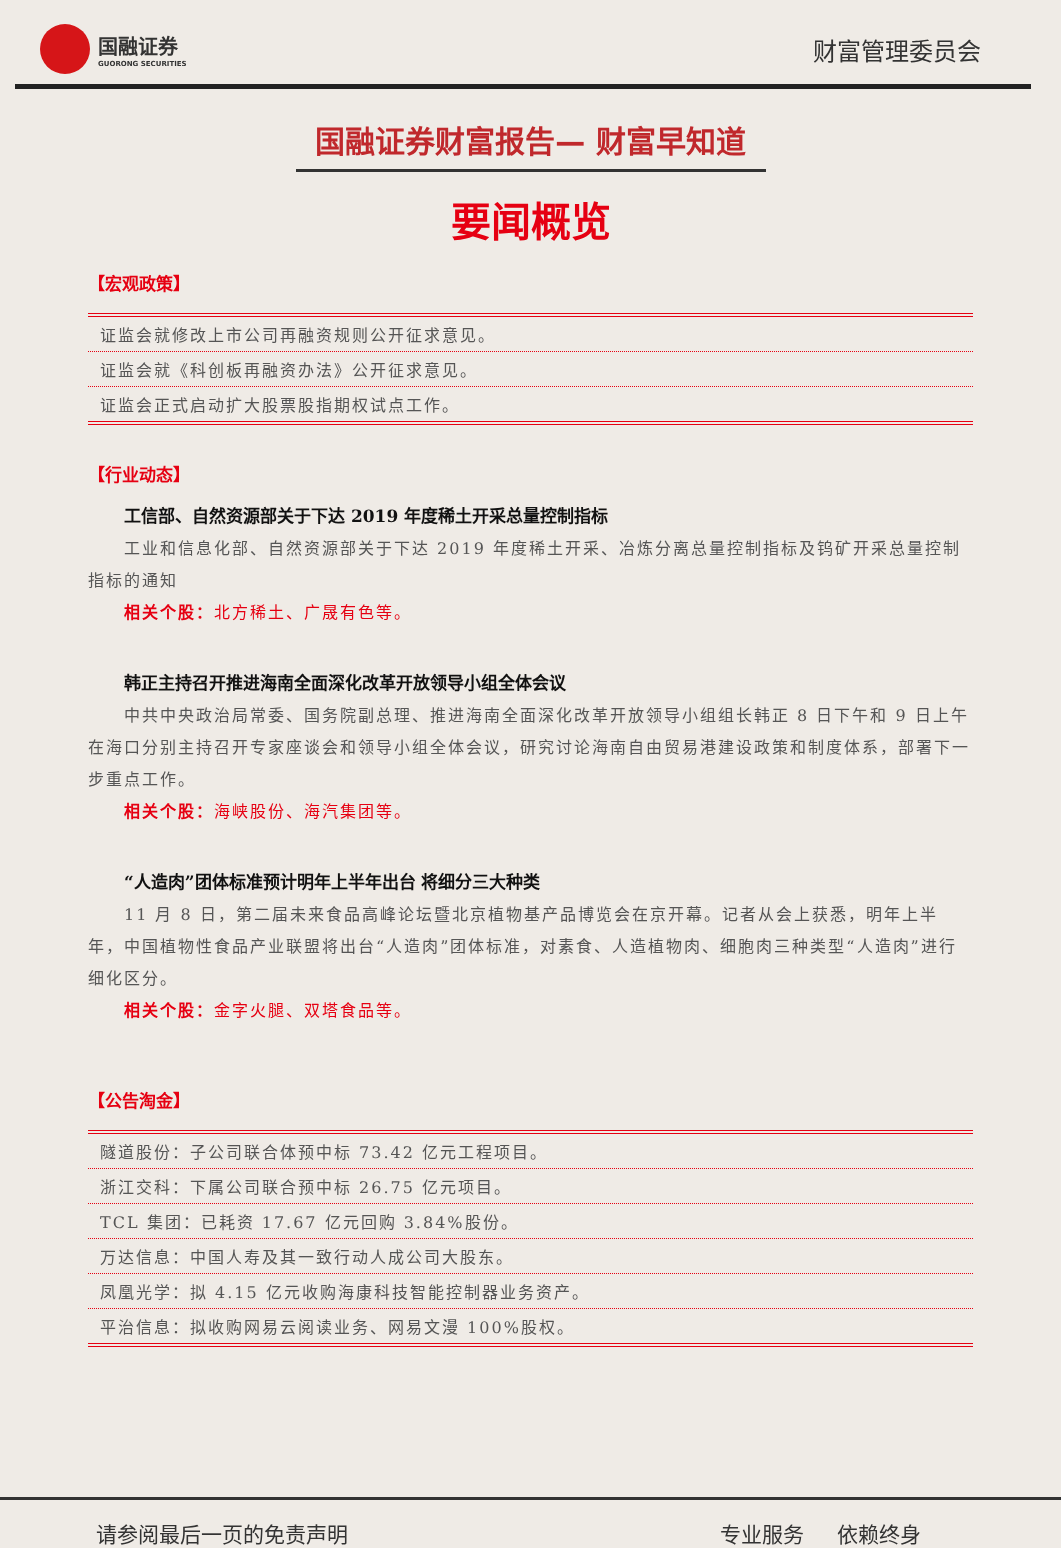国融证券
GUORONG SECURITIES
财富管理委员会
国融证券财富报告— 财富早知道
要闻概览
【宏观政策】
| 证监会就修改上市公司再融资规则公开征求意见。 |
| 证监会就《科创板再融资办法》公开征求意见。 |
| 证监会正式启动扩大股票股指期权试点工作。 |
【行业动态】
工信部、自然资源部关于下达 2019 年度稀土开采总量控制指标
工业和信息化部、自然资源部关于下达 2019 年度稀土开采、冶炼分离总量控制指标及钨矿开采总量控制指标的通知
相关个股：北方稀土、广晟有色等。
韩正主持召开推进海南全面深化改革开放领导小组全体会议
中共中央政治局常委、国务院副总理、推进海南全面深化改革开放领导小组组长韩正 8 日下午和 9 日上午在海口分别主持召开专家座谈会和领导小组全体会议，研究讨论海南自由贸易港建设政策和制度体系，部署下一步重点工作。
相关个股：海峡股份、海汽集团等。
“人造肉”团体标准预计明年上半年出台 将细分三大种类
11 月 8 日，第二届未来食品高峰论坛暨北京植物基产品博览会在京开幕。记者从会上获悉，明年上半年，中国植物性食品产业联盟将出台“人造肉”团体标准，对素食、人造植物肉、细胞肉三种类型“人造肉”进行细化区分。
相关个股：金字火腿、双塔食品等。
【公告淘金】
| 隧道股份：子公司联合体预中标 73.42 亿元工程项目。 |
| 浙江交科：下属公司联合预中标 26.75 亿元项目。 |
| TCL 集团：已耗资 17.67 亿元回购 3.84%股份。 |
| 万达信息：中国人寿及其一致行动人成公司大股东。 |
| 凤凰光学：拟 4.15 亿元收购海康科技智能控制器业务资产。 |
| 平治信息：拟收购网易云阅读业务、网易文漫 100%股权。 |
请参阅最后一页的免责声明 专业服务 依赖终身